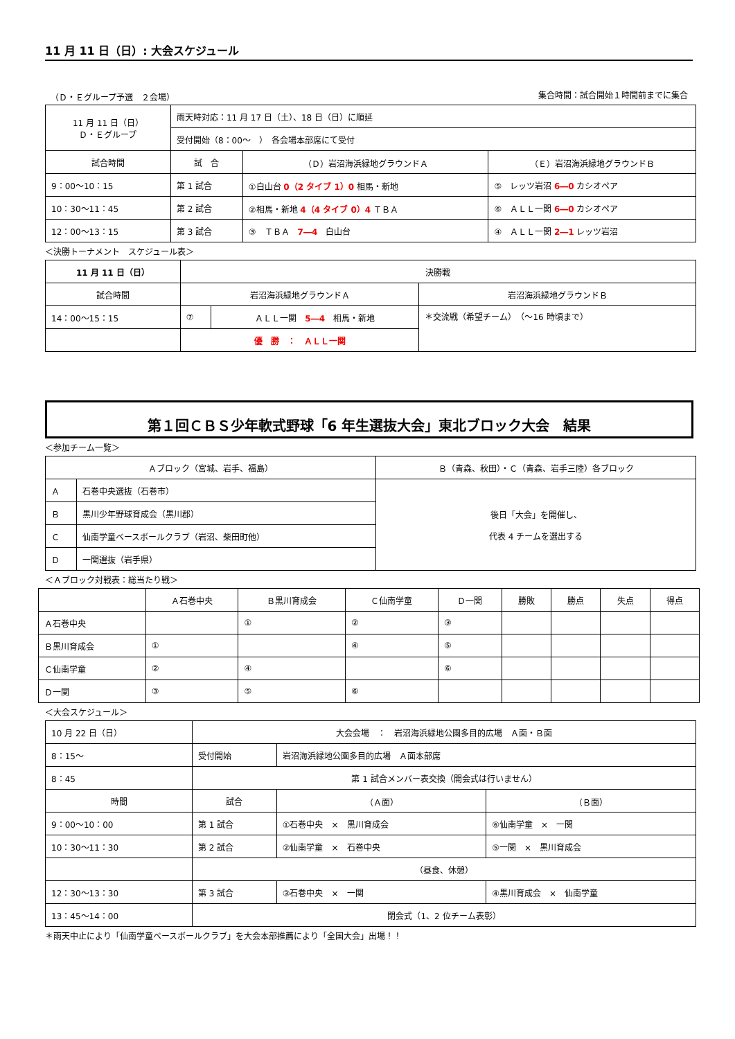11 月 11 日（日）: 大会スケジュール
（Ｄ・Ｅグループ予選　２会場） 集合時間：試合開始１時間前までに集合
| 11 月 11 日（日） Ｄ・Ｅグループ | 雨天時対応：11 月 17 日（土）、18 日（日）に順延 | | |
| | 受付開始（8：00～ ） 各会場本部席にて受付 | | |
| 試合時間 | 試 合 | （Ｄ）岩沼海浜緑地グラウンドＡ | （Ｅ）岩沼海浜緑地グラウンドＢ |
| 9：00～10：15 | 第 1 試合 | ①白山台 0（2 タイブ 1）0 相馬・新地 | ⑤ レッツ岩沼 6―0 カシオペア |
| 10：30～11：45 | 第 2 試合 | ②相馬・新地 4（4 タイブ 0）4 ＴＢＡ | ⑥ ＡＬＬ一関 6―0 カシオペア |
| 12：00～13：15 | 第 3 試合 | ③ ＴＢＡ 7―4 白山台 | ④ ＡＬＬ一関 2―1 レッツ岩沼 |
＜決勝トーナメント　スケジュール表＞
| 11 月 11 日（日） | 決勝戦 | | |
| 試合時間 | 岩沼海浜緑地グラウンドＡ | | 岩沼海浜緑地グラウンドＢ |
| 14：00～15：15 | ⑦ | ＡＬＬ一関 5―4 相馬・新地 | ＊交流戦（希望チーム） （～16 時頃まで） |
| | 優 勝 ： ＡＬＬ一関 | | |
第１回ＣＢＳ少年軟式野球「6 年生選抜大会」東北ブロック大会　結果
＜参加チーム一覧＞
| Ａブロック（宮城、岩手、福島） | | Ｂ（青森、秋田）・Ｃ（青森、岩手三陸）各ブロック |
| --- | --- | --- |
| Ａ | 石巻中央選抜（石巻市） | 後日「大会」を開催し、 代表 4 チームを選出する |
| Ｂ | 黒川少年野球育成会（黒川郡） | |
| Ｃ | 仙南学童ベースボールクラブ（岩沼、柴田町他） | |
| Ｄ | 一関選抜（岩手県） | |
＜Ａブロック対戦表：総当たり戦＞
| | Ａ石巻中央 | Ｂ黒川育成会 | Ｃ仙南学童 | Ｄ一関 | 勝敗 | 勝点 | 失点 | 得点 |
| --- | --- | --- | --- | --- | --- | --- | --- | --- |
| Ａ石巻中央 | | ① | ② | ③ | | | | |
| Ｂ黒川育成会 | ① | | ④ | ⑤ | | | | |
| Ｃ仙南学童 | ② | ④ | | ⑥ | | | | |
| Ｄ一関 | ③ | ⑤ | ⑥ | | | | | |
＜大会スケジュール＞
| 10 月 22 日（日） | 大会会場 ： 岩沼海浜緑地公園多目的広場 Ａ面・Ｂ面 | | |
| 8：15～ | 受付開始 | 岩沼海浜緑地公園多目的広場 Ａ面本部席 | |
| 8：45 | 第 1 試合メンバー表交換（開会式は行いません） | | |
| 時間 | 試合 | （Ａ面） | （Ｂ面） |
| 9：00～10：00 | 第 1 試合 | ①石巻中央 × 黒川育成会 | ⑥仙南学童 × 一関 |
| 10：30～11：30 | 第 2 試合 | ②仙南学童 × 石巻中央 | ⑤一関 × 黒川育成会 |
| | （昼食、休憩） | | |
| 12：30～13：30 | 第 3 試合 | ③石巻中央 × 一関 | ④黒川育成会 × 仙南学童 |
| 13：45～14：00 | 閉会式（1、2 位チーム表彰） | | |
＊雨天中止により「仙南学童ベースボールクラブ」を大会本部推薦により「全国大会」出場！！